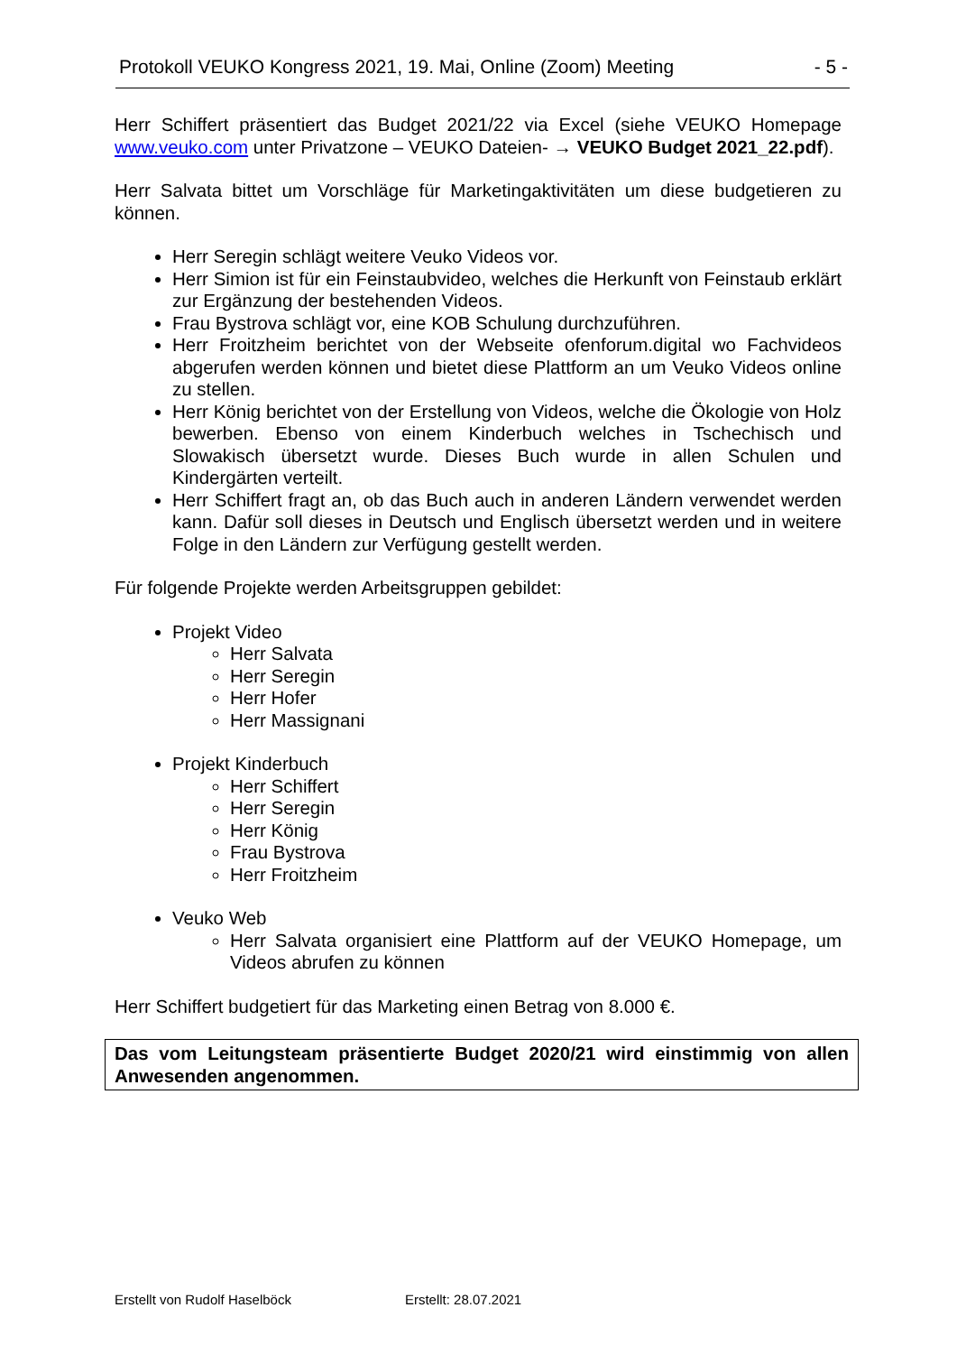Protokoll VEUKO Kongress 2021, 19. Mai, Online (Zoom) Meeting - 5 -
Herr Schiffert präsentiert das Budget 2021/22 via Excel (siehe VEUKO Homepage www.veuko.com unter Privatzone – VEUKO Dateien- → VEUKO Budget 2021_22.pdf).
Herr Salvata bittet um Vorschläge für Marketingaktivitäten um diese budgetieren zu können.
Herr Seregin schlägt weitere Veuko Videos vor.
Herr Simion ist für ein Feinstaubvideo, welches die Herkunft von Feinstaub erklärt zur Ergänzung der bestehenden Videos.
Frau Bystrova schlägt vor, eine KOB Schulung durchzuführen.
Herr Froitzheim berichtet von der Webseite ofenforum.digital wo Fachvideos abgerufen werden können und bietet diese Plattform an um Veuko Videos online zu stellen.
Herr König berichtet von der Erstellung von Videos, welche die Ökologie von Holz bewerben. Ebenso von einem Kinderbuch welches in Tschechisch und Slowakisch übersetzt wurde. Dieses Buch wurde in allen Schulen und Kindergärten verteilt.
Herr Schiffert fragt an, ob das Buch auch in anderen Ländern verwendet werden kann. Dafür soll dieses in Deutsch und Englisch übersetzt werden und in weitere Folge in den Ländern zur Verfügung gestellt werden.
Für folgende Projekte werden Arbeitsgruppen gebildet:
Projekt Video
Herr Salvata
Herr Seregin
Herr Hofer
Herr Massignani
Projekt Kinderbuch
Herr Schiffert
Herr Seregin
Herr König
Frau Bystrova
Herr Froitzheim
Veuko Web
Herr Salvata organisiert eine Plattform auf der VEUKO Homepage, um Videos abrufen zu können
Herr Schiffert budgetiert für das Marketing einen Betrag von 8.000 €.
Das vom Leitungsteam präsentierte Budget 2020/21 wird einstimmig von allen Anwesenden angenommen.
Erstellt von Rudolf Haselböck Erstellt: 28.07.2021